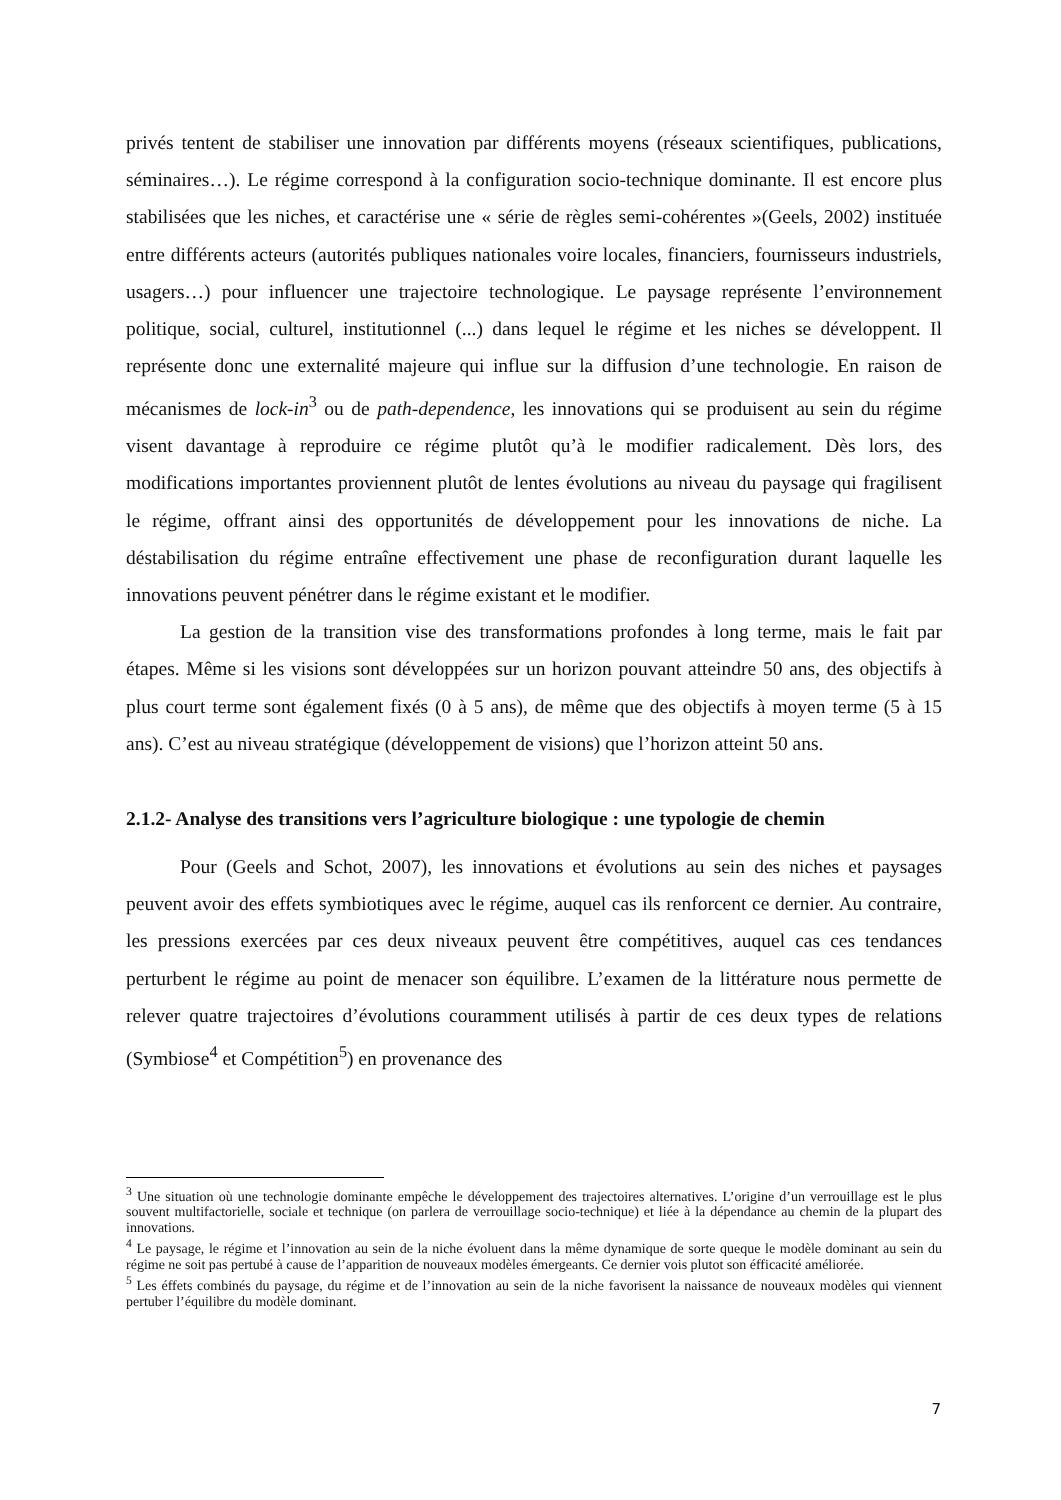privés tentent de stabiliser une innovation par différents moyens (réseaux scientifiques, publications, séminaires…). Le régime correspond à la configuration socio-technique dominante. Il est encore plus stabilisées que les niches, et caractérise une « série de règles semi-cohérentes »(Geels, 2002) instituée entre différents acteurs (autorités publiques nationales voire locales, financiers, fournisseurs industriels, usagers…) pour influencer une trajectoire technologique. Le paysage représente l’environnement politique, social, culturel, institutionnel (...) dans lequel le régime et les niches se développent. Il représente donc une externalité majeure qui influe sur la diffusion d’une technologie. En raison de mécanismes de lock-in<sup>3</sup> ou de path-dependence, les innovations qui se produisent au sein du régime visent davantage à reproduire ce régime plutôt qu’à le modifier radicalement. Dès lors, des modifications importantes proviennent plutôt de lentes évolutions au niveau du paysage qui fragilisent le régime, offrant ainsi des opportunités de développement pour les innovations de niche. La déstabilisation du régime entraîne effectivement une phase de reconfiguration durant laquelle les innovations peuvent pénétrer dans le régime existant et le modifier.
La gestion de la transition vise des transformations profondes à long terme, mais le fait par étapes. Même si les visions sont développées sur un horizon pouvant atteindre 50 ans, des objectifs à plus court terme sont également fixés (0 à 5 ans), de même que des objectifs à moyen terme (5 à 15 ans). C’est au niveau stratégique (développement de visions) que l’horizon atteint 50 ans.
2.1.2- Analyse des transitions vers l’agriculture biologique : une typologie de chemin
Pour (Geels and Schot, 2007), les innovations et évolutions au sein des niches et paysages peuvent avoir des effets symbiotiques avec le régime, auquel cas ils renforcent ce dernier. Au contraire, les pressions exercées par ces deux niveaux peuvent être compétitives, auquel cas ces tendances perturbent le régime au point de menacer son équilibre. L’examen de la littérature nous permette de relever quatre trajectoires d’évolutions couramment utilisés à partir de ces deux types de relations (Symbiose<sup>4</sup> et Compétition<sup>5</sup>) en provenance des
<sup>3</sup> Une situation où une technologie dominante empêche le développement des trajectoires alternatives. L’origine d’un verrouillage est le plus souvent multifactorielle, sociale et technique (on parlera de verrouillage socio-technique) et liée à la dépendance au chemin de la plupart des innovations.
<sup>4</sup> Le paysage, le régime et l’innovation au sein de la niche évoluent dans la même dynamique de sorte queque le modèle dominant au sein du régime ne soit pas pertubé à cause de l’apparition de nouveaux modèles émergeants. Ce dernier vois plutot son éfficacité améliorée.
<sup>5</sup> Les éffets combinés du paysage, du régime et de l’innovation au sein de la niche favorisent la naissance de nouveaux modèles qui viennent pertuber l’équilibre du modèle dominant.
7